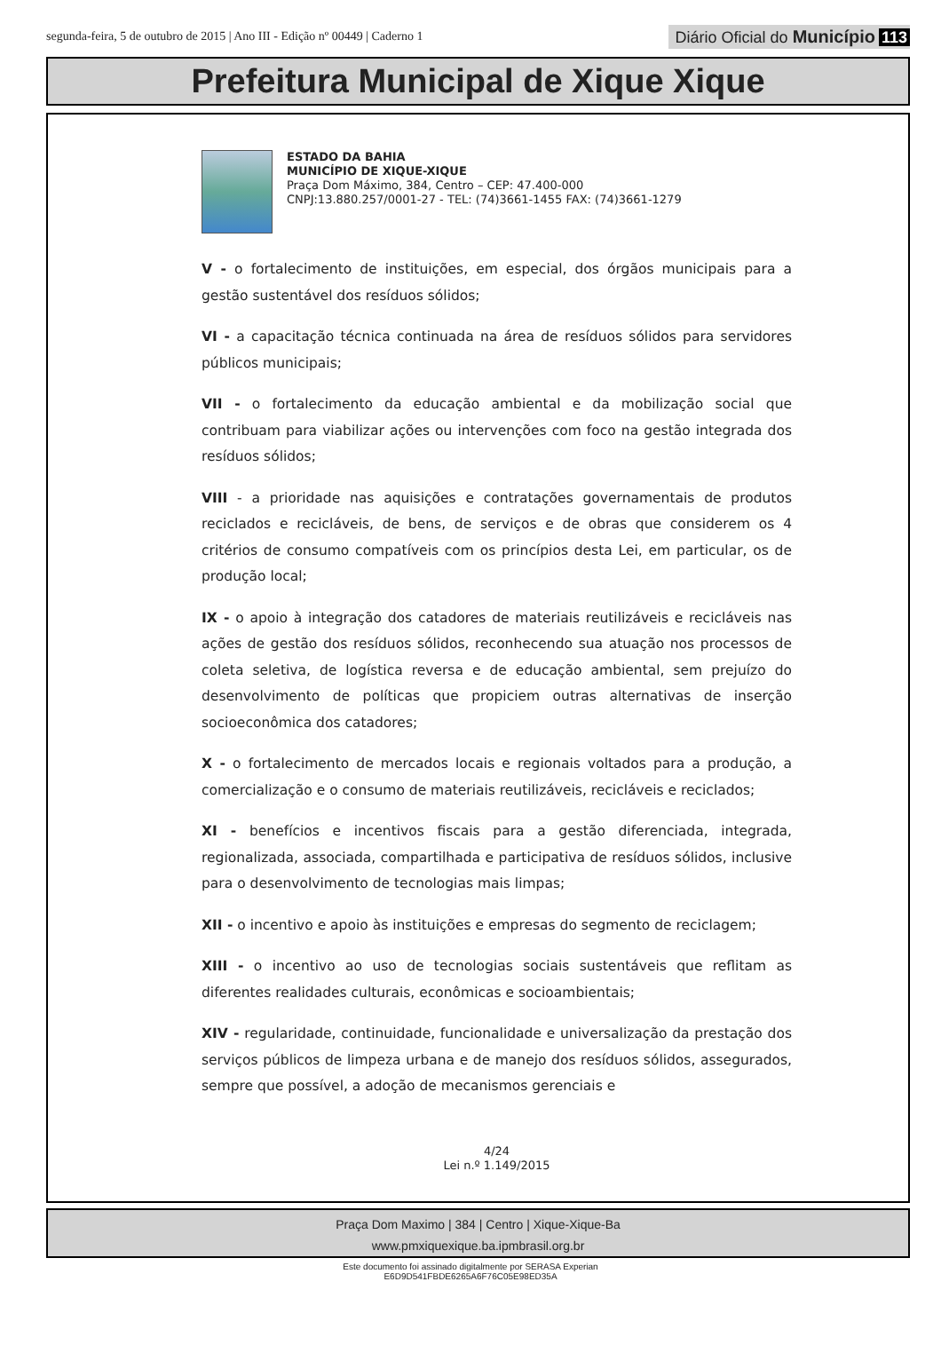segunda-feira, 5 de outubro de 2015 | Ano III - Edição nº 00449 | Caderno 1
Diário Oficial do Município 113
Prefeitura Municipal de Xique Xique
ESTADO DA BAHIA
MUNICÍPIO DE XIQUE-XIQUE
Praça Dom Máximo, 384, Centro – CEP: 47.400-000
CNPJ:13.880.257/0001-27 - TEL: (74)3661-1455 FAX: (74)3661-1279
V - o fortalecimento de instituições, em especial, dos órgãos municipais para a gestão sustentável dos resíduos sólidos;
VI - a capacitação técnica continuada na área de resíduos sólidos para servidores públicos municipais;
VII - o fortalecimento da educação ambiental e da mobilização social que contribuam para viabilizar ações ou intervenções com foco na gestão integrada dos resíduos sólidos;
VIII - a prioridade nas aquisições e contratações governamentais de produtos reciclados e recicláveis, de bens, de serviços e de obras que considerem os 4 critérios de consumo compatíveis com os princípios desta Lei, em particular, os de produção local;
IX - o apoio à integração dos catadores de materiais reutilizáveis e recicláveis nas ações de gestão dos resíduos sólidos, reconhecendo sua atuação nos processos de coleta seletiva, de logística reversa e de educação ambiental, sem prejuízo do desenvolvimento de políticas que propiciem outras alternativas de inserção socioeconômica dos catadores;
X - o fortalecimento de mercados locais e regionais voltados para a produção, a comercialização e o consumo de materiais reutilizáveis, recicláveis e reciclados;
XI - benefícios e incentivos fiscais para a gestão diferenciada, integrada, regionalizada, associada, compartilhada e participativa de resíduos sólidos, inclusive para o desenvolvimento de tecnologias mais limpas;
XII - o incentivo e apoio às instituições e empresas do segmento de reciclagem;
XIII - o incentivo ao uso de tecnologias sociais sustentáveis que reflitam as diferentes realidades culturais, econômicas e socioambientais;
XIV - regularidade, continuidade, funcionalidade e universalização da prestação dos serviços públicos de limpeza urbana e de manejo dos resíduos sólidos, assegurados, sempre que possível, a adoção de mecanismos gerenciais e
4/24
Lei n.º 1.149/2015
Praça Dom Maximo | 384 | Centro | Xique-Xique-Ba
www.pmxiquexique.ba.ipmbrasil.org.br
Este documento foi assinado digitalmente por SERASA Experian
E6D9D541FBDE6265A6F76C05E98ED35A